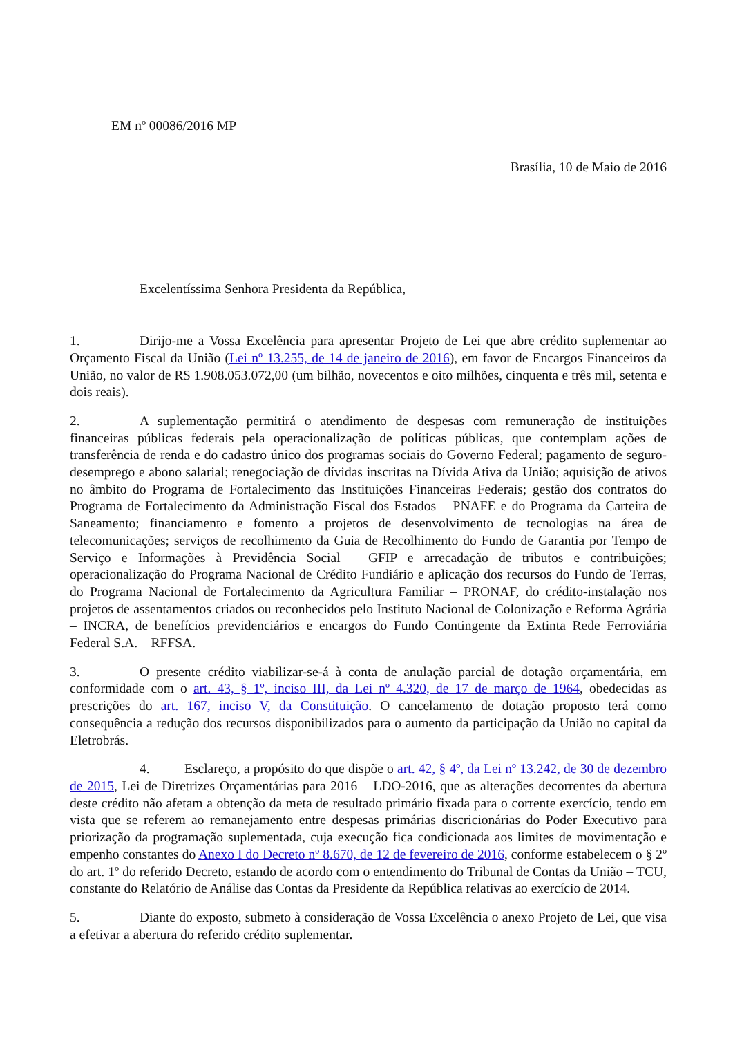EM nº 00086/2016 MP
Brasília, 10 de Maio de 2016
Excelentíssima Senhora Presidenta da República,
1. Dirijo-me a Vossa Excelência para apresentar Projeto de Lei que abre crédito suplementar ao Orçamento Fiscal da União (Lei nº 13.255, de 14 de janeiro de 2016), em favor de Encargos Financeiros da União, no valor de R$ 1.908.053.072,00 (um bilhão, novecentos e oito milhões, cinquenta e três mil, setenta e dois reais).
2. A suplementação permitirá o atendimento de despesas com remuneração de instituições financeiras públicas federais pela operacionalização de políticas públicas, que contemplam ações de transferência de renda e do cadastro único dos programas sociais do Governo Federal; pagamento de seguro-desemprego e abono salarial; renegociação de dívidas inscritas na Dívida Ativa da União; aquisição de ativos no âmbito do Programa de Fortalecimento das Instituições Financeiras Federais; gestão dos contratos do Programa de Fortalecimento da Administração Fiscal dos Estados – PNAFE e do Programa da Carteira de Saneamento; financiamento e fomento a projetos de desenvolvimento de tecnologias na área de telecomunicações; serviços de recolhimento da Guia de Recolhimento do Fundo de Garantia por Tempo de Serviço e Informações à Previdência Social – GFIP e arrecadação de tributos e contribuições; operacionalização do Programa Nacional de Crédito Fundiário e aplicação dos recursos do Fundo de Terras, do Programa Nacional de Fortalecimento da Agricultura Familiar – PRONAF, do crédito-instalação nos projetos de assentamentos criados ou reconhecidos pelo Instituto Nacional de Colonização e Reforma Agrária – INCRA, de benefícios previdenciários e encargos do Fundo Contingente da Extinta Rede Ferroviária Federal S.A. – RFFSA.
3. O presente crédito viabilizar-se-á à conta de anulação parcial de dotação orçamentária, em conformidade com o art. 43, § 1º, inciso III, da Lei nº 4.320, de 17 de março de 1964, obedecidas as prescrições do art. 167, inciso V, da Constituição. O cancelamento de dotação proposto terá como consequência a redução dos recursos disponibilizados para o aumento da participação da União no capital da Eletrobrás.
4. Esclareço, a propósito do que dispõe o art. 42, § 4º, da Lei nº 13.242, de 30 de dezembro de 2015, Lei de Diretrizes Orçamentárias para 2016 – LDO-2016, que as alterações decorrentes da abertura deste crédito não afetam a obtenção da meta de resultado primário fixada para o corrente exercício, tendo em vista que se referem ao remanejamento entre despesas primárias discricionárias do Poder Executivo para priorização da programação suplementada, cuja execução fica condicionada aos limites de movimentação e empenho constantes do Anexo I do Decreto nº 8.670, de 12 de fevereiro de 2016, conforme estabelecem o § 2º do art. 1º do referido Decreto, estando de acordo com o entendimento do Tribunal de Contas da União – TCU, constante do Relatório de Análise das Contas da Presidente da República relativas ao exercício de 2014.
5. Diante do exposto, submeto à consideração de Vossa Excelência o anexo Projeto de Lei, que visa a efetivar a abertura do referido crédito suplementar.